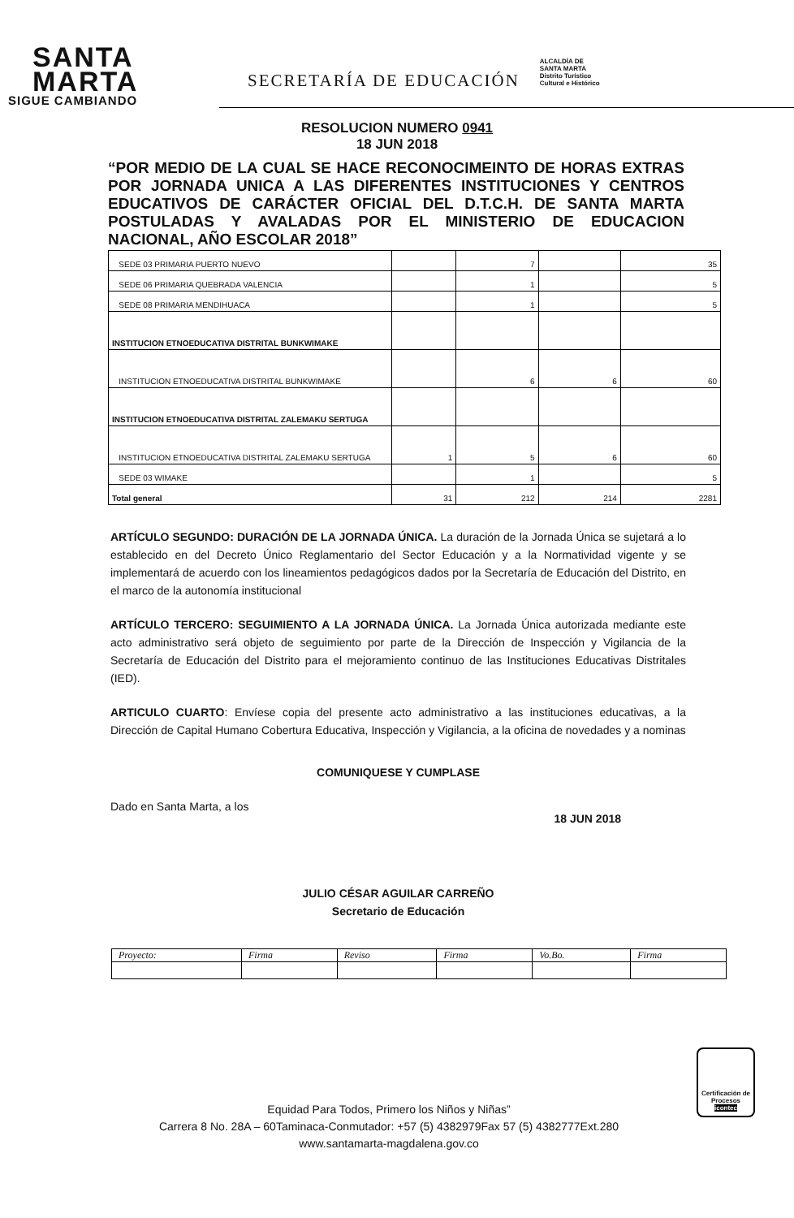SANTA
MARTA
SIGUE CAMBIANDO
SECRETARÍA DE EDUCACIÓN
ALCALDÍA DE
SANTA MARTA
Distrito Turístico
Cultural e Histórico
RESOLUCION NUMERO 0941
18 JUN 2018
“POR MEDIO DE LA CUAL SE HACE RECONOCIMEINTO DE HORAS EXTRAS POR JORNADA UNICA A LAS DIFERENTES INSTITUCIONES Y CENTROS EDUCATIVOS DE CARÁCTER OFICIAL DEL D.T.C.H. DE SANTA MARTA POSTULADAS Y AVALADAS POR EL MINISTERIO DE EDUCACION NACIONAL, AÑO ESCOLAR 2018”
| SEDE 03 PRIMARIA PUERTO NUEVO | | 7 | | 35 |
| SEDE 06 PRIMARIA QUEBRADA VALENCIA | | 1 | | 5 |
| SEDE 08 PRIMARIA MENDIHUACA | | 1 | | 5 |
| INSTITUCION ETNOEDUCATIVA DISTRITAL BUNKWIMAKE | | | | |
| INSTITUCION ETNOEDUCATIVA DISTRITAL BUNKWIMAKE | | 6 | 6 | 60 |
| INSTITUCION ETNOEDUCATIVA DISTRITAL ZALEMAKU SERTUGA | | | | |
| INSTITUCION ETNOEDUCATIVA DISTRITAL ZALEMAKU SERTUGA | 1 | 5 | 6 | 60 |
| SEDE 03 WIMAKE | | 1 | | 5 |
| Total general | 31 | 212 | 214 | 2281 |
ARTÍCULO SEGUNDO: DURACIÓN DE LA JORNADA ÚNICA. La duración de la Jornada Única se sujetará a lo establecido en del Decreto Único Reglamentario del Sector Educación y a la Normatividad vigente y se implementará de acuerdo con los lineamientos pedagógicos dados por la Secretaría de Educación del Distrito, en el marco de la autonomía institucional
ARTÍCULO TERCERO: SEGUIMIENTO A LA JORNADA ÚNICA. La Jornada Única autorizada mediante este acto administrativo será objeto de seguimiento por parte de la Dirección de Inspección y Vigilancia de la Secretaría de Educación del Distrito para el mejoramiento continuo de las Instituciones Educativas Distritales (IED).
ARTICULO CUARTO: Envíese copia del presente acto administrativo a las instituciones educativas, a la Dirección de Capital Humano Cobertura Educativa, Inspección y Vigilancia, a la oficina de novedades y a nominas
COMUNIQUESE Y CUMPLASE
Dado en Santa Marta, a los 18 JUN 2018
JULIO CÉSAR AGUILAR CARREÑO
Secretario de Educación
| Proyecto: | Firma | Reviso | Firma | Vo.Bo. | Firma |
Equidad Para Todos, Primero los Niños y Niñas”
Carrera 8 No. 28A – 60Taminaca-Conmutador: +57 (5) 4382979Fax 57 (5) 4382777Ext.280
www.santamarta-magdalena.gov.co
Certificación de Procesos
icontec